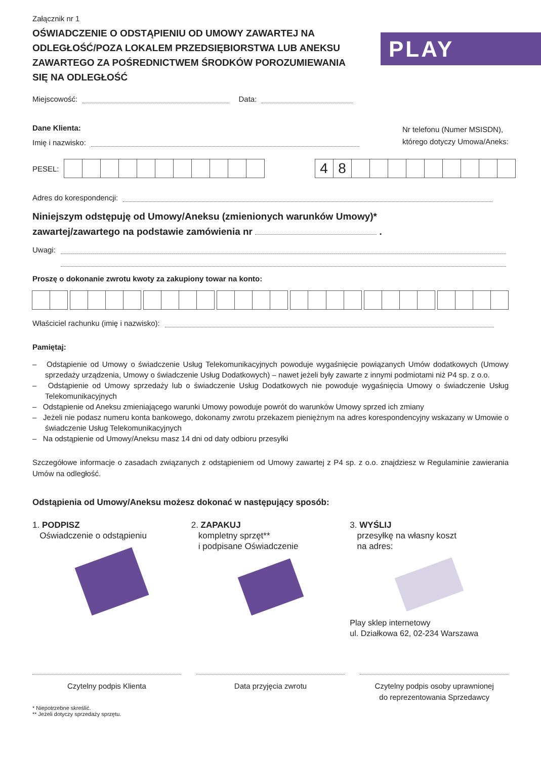PLAY
Załącznik nr 1
OŚWIADCZENIE O ODSTĄPIENIU OD UMOWY ZAWARTEJ NA ODLEGŁOŚĆ/POZA LOKALEM PRZEDSIĘBIORSTWA LUB ANEKSU ZAWARTEGO ZA POŚREDNICTWEM ŚRODKÓW POROZUMIEWANIA SIĘ NA ODLEGŁOŚĆ
Miejscowość: Data:
Dane Klienta:
Imię i nazwisko:
Nr telefonu (Numer MSISDN),
którego dotyczy Umowa/Aneks:
PESEL:
48
Adres do korespondencji:
Niniejszym odstępuję od Umowy/Aneksu (zmienionych warunków Umowy)*
zawartej/zawartego na podstawie zamówienia nr .
Uwagi:
Proszę o dokonanie zwrotu kwoty za zakupiony towar na konto:
Właściciel rachunku (imię i nazwisko):
Pamiętaj:
– Odstąpienie od Umowy o świadczenie Usług Telekomunikacyjnych powoduje wygaśnięcie powiązanych Umów dodatkowych (Umowy sprzedaży urządzenia, Umowy o świadczenie Usług Dodatkowych) – nawet jeżeli były zawarte z innymi podmiotami niż P4 sp. z o.o.
– Odstąpienie od Umowy sprzedaży lub o świadczenie Usług Dodatkowych nie powoduje wygaśnięcia Umowy o świadczenie Usług Telekomunikacyjnych
– Odstąpienie od Aneksu zmieniającego warunki Umowy powoduje powrót do warunków Umowy sprzed ich zmiany
– Jeżeli nie podasz numeru konta bankowego, dokonamy zwrotu przekazem pieniężnym na adres korespondencyjny wskazany w Umowie o świadczenie Usług Telekomunikacyjnych
– Na odstąpienie od Umowy/Aneksu masz 14 dni od daty odbioru przesyłki
Szczegółowe informacje o zasadach związanych z odstąpieniem od Umowy zawartej z P4 sp. z o.o. znajdziesz w Regulaminie zawierania Umów na odległość.
Odstąpienia od Umowy/Aneksu możesz dokonać w następujący sposób:
1. PODPISZ
Oświadczenie o odstąpieniu
2. ZAPAKUJ
kompletny sprzęt**
i podpisane Oświadczenie
3. WYŚLIJ
przesyłkę na własny koszt
na adres:
Play sklep internetowy
ul. Działkowa 62, 02-234 Warszawa
Czytelny podpis Klienta Data przyjęcia zwrotu Czytelny podpis osoby uprawnionej
do reprezentowania Sprzedawcy
* Niepotrzebne skreślić.
** Jeżeli dotyczy sprzedaży sprzętu.